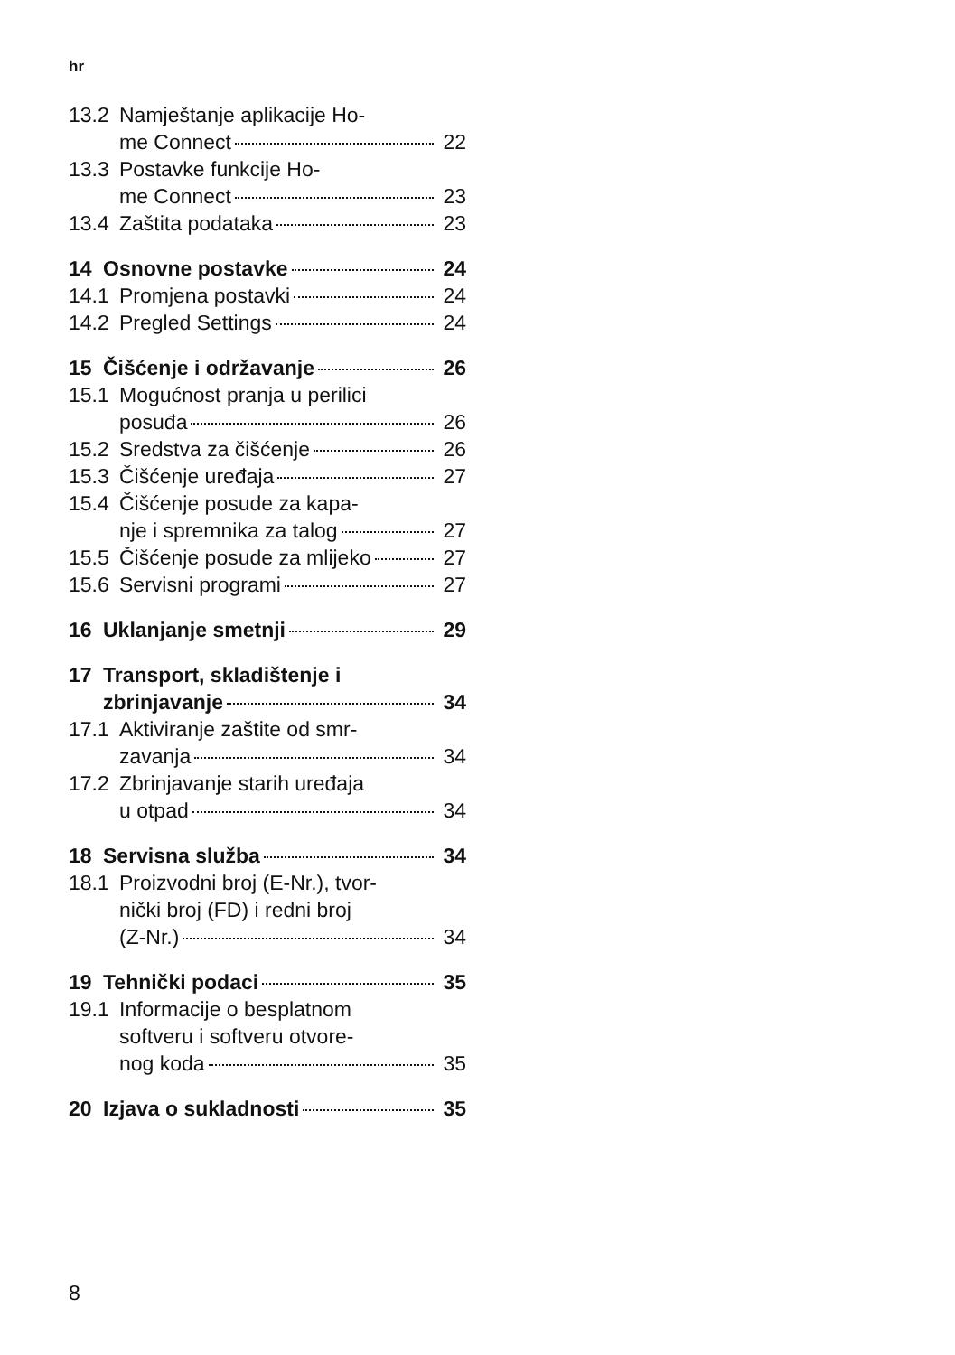hr
13.2 Namještanje aplikacije Ho-
me Connect 22
13.3 Postavke funkcije Ho-
me Connect 23
13.4 Zaštita podataka 23
14 Osnovne postavke 24
14.1 Promjena postavki 24
14.2 Pregled Settings 24
15 Čišćenje i održavanje 26
15.1 Mogućnost pranja u perilici
posuđa 26
15.2 Sredstva za čišćenje 26
15.3 Čišćenje uređaja 27
15.4 Čišćenje posude za kapa-
nje i spremnika za talog 27
15.5 Čišćenje posude za mlijeko 27
15.6 Servisni programi 27
16 Uklanjanje smetnji 29
17 Transport, skladištenje i
zbrinjavanje 34
17.1 Aktiviranje zaštite od smr-
zavanja 34
17.2 Zbrinjavanje starih uređaja
u otpad 34
18 Servisna služba 34
18.1 Proizvodni broj (E-Nr.), tvor-
nički broj (FD) i redni broj
(Z-Nr.) 34
19 Tehnički podaci 35
19.1 Informacije o besplatnom
softveru i softveru otvore-
nog koda 35
20 Izjava o sukladnosti 35
8